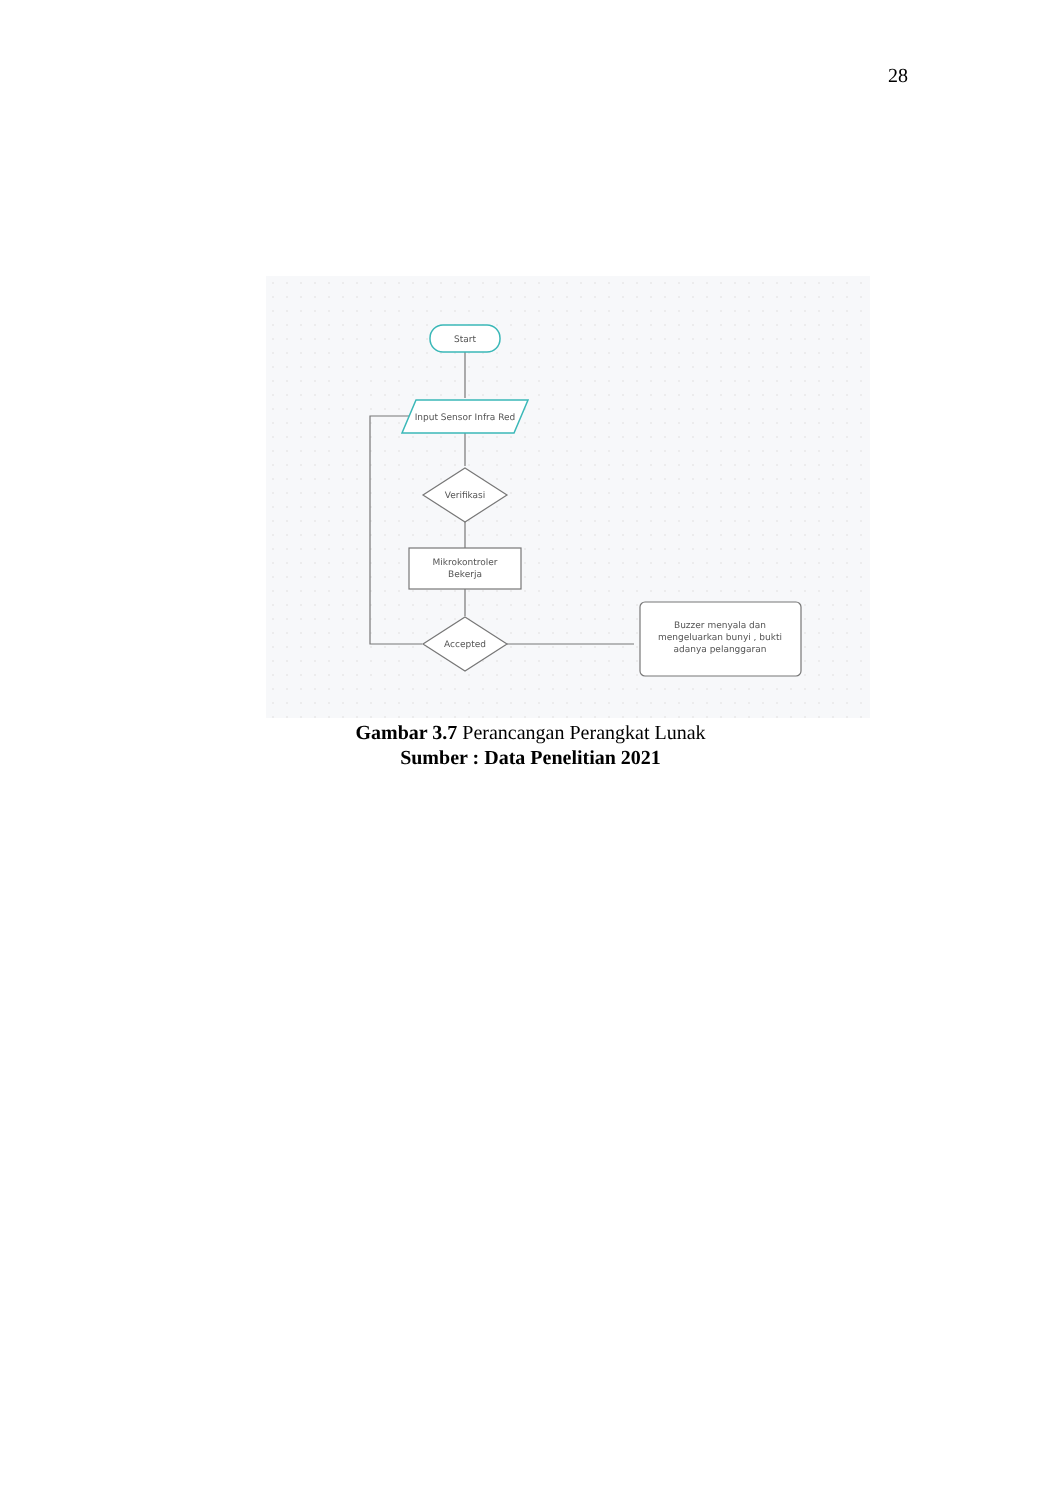28
Start
Input Sensor Infra Red
Verifikasi
Mikrokontroler
Bekerja
Accepted
Buzzer menyala dan
mengeluarkan bunyi , bukti
adanya pelanggaran
Gambar 3.7 Perancangan Perangkat Lunak
Sumber : Data Penelitian 2021